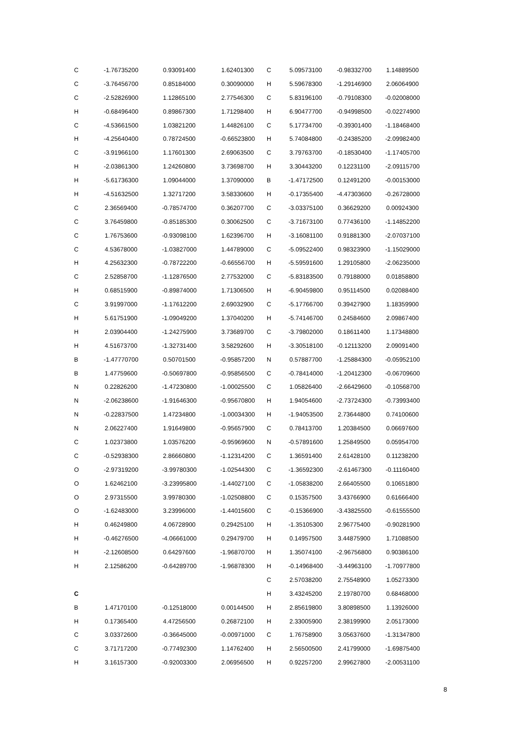| C | -1.76735200 | 0.93091400 | 1.62401300 |
| C | -3.76456700 | 0.85184000 | 0.30090000 |
| C | -2.52826900 | 1.12865100 | 2.77546300 |
| H | -0.68496400 | 0.89867300 | 1.71298400 |
| C | -4.53661500 | 1.03821200 | 1.44826100 |
| H | -4.25640400 | 0.78724500 | -0.66523800 |
| C | -3.91966100 | 1.17601300 | 2.69063500 |
| H | -2.03861300 | 1.24260800 | 3.73698700 |
| H | -5.61736300 | 1.09044000 | 1.37090000 |
| H | -4.51632500 | 1.32717200 | 3.58330600 |
| C | 2.36569400 | -0.78574700 | 0.36207700 |
| C | 3.76459800 | -0.85185300 | 0.30062500 |
| C | 1.76753600 | -0.93098100 | 1.62396700 |
| C | 4.53678000 | -1.03827000 | 1.44789000 |
| H | 4.25632300 | -0.78722200 | -0.66556700 |
| C | 2.52858700 | -1.12876500 | 2.77532000 |
| H | 0.68515900 | -0.89874000 | 1.71306500 |
| C | 3.91997000 | -1.17612200 | 2.69032900 |
| H | 5.61751900 | -1.09049200 | 1.37040200 |
| H | 2.03904400 | -1.24275900 | 3.73689700 |
| H | 4.51673700 | -1.32731400 | 3.58292600 |
| B | -1.47770700 | 0.50701500 | -0.95857200 |
| B | 1.47759600 | -0.50697800 | -0.95856500 |
| N | 0.22826200 | -1.47230800 | -1.00025500 |
| N | -2.06238600 | -1.91646300 | -0.95670800 |
| N | -0.22837500 | 1.47234800 | -1.00034300 |
| N | 2.06227400 | 1.91649800 | -0.95657900 |
| C | 1.02373800 | 1.03576200 | -0.95969600 |
| C | -0.52938300 | 2.86660800 | -1.12314200 |
| O | -2.97319200 | -3.99780300 | -1.02544300 |
| O | 1.62462100 | -3.23995800 | -1.44027100 |
| O | 2.97315500 | 3.99780300 | -1.02508800 |
| O | -1.62483000 | 3.23996000 | -1.44015600 |
| H | 0.46249800 | 4.06728900 | 0.29425100 |
| H | -0.46276500 | -4.06661000 | 0.29479700 |
| H | -2.12608500 | 0.64297600 | -1.96870700 |
| H | 2.12586200 | -0.64289700 | -1.96878300 |
| C | | | |
| B | 1.47170100 | -0.12518000 | 0.00144500 |
| H | 0.17365400 | 4.47256500 | 0.26872100 |
| C | 3.03372600 | -0.36645000 | -0.00971000 |
| C | 3.71717200 | -0.77492300 | 1.14762400 |
| H | 3.16157300 | -0.92003300 | 2.06956500 |
| C | 5.09573100 | -0.98332700 | 1.14889500 |
| H | 5.59678300 | -1.29146900 | 2.06064900 |
| C | 5.83196100 | -0.79108300 | -0.02008000 |
| H | 6.90477700 | -0.94998500 | -0.02274900 |
| C | 5.17734700 | -0.39301400 | -1.18468400 |
| H | 5.74084800 | -0.24385200 | -2.09982400 |
| C | 3.79763700 | -0.18530400 | -1.17405700 |
| H | 3.30443200 | 0.12231100 | -2.09115700 |
| B | -1.47172500 | 0.12491200 | -0.00153000 |
| H | -0.17355400 | -4.47303600 | -0.26728000 |
| C | -3.03375100 | 0.36629200 | 0.00924300 |
| C | -3.71673100 | 0.77436100 | -1.14852200 |
| H | -3.16081100 | 0.91881300 | -2.07037100 |
| C | -5.09522400 | 0.98323900 | -1.15029000 |
| H | -5.59591600 | 1.29105800 | -2.06235000 |
| C | -5.83183500 | 0.79188000 | 0.01858800 |
| H | -6.90459800 | 0.95114500 | 0.02088400 |
| C | -5.17766700 | 0.39427900 | 1.18359900 |
| H | -5.74146700 | 0.24584600 | 2.09867400 |
| C | -3.79802000 | 0.18611400 | 1.17348800 |
| H | -3.30518100 | -0.12113200 | 2.09091400 |
| N | 0.57887700 | -1.25884300 | -0.05952100 |
| C | -0.78414000 | -1.20412300 | -0.06709600 |
| C | 1.05826400 | -2.66429600 | -0.10568700 |
| H | 1.94054600 | -2.73724300 | -0.73993400 |
| H | -1.94053500 | 2.73644800 | 0.74100600 |
| C | 0.78413700 | 1.20384500 | 0.06697600 |
| N | -0.57891600 | 1.25849500 | 0.05954700 |
| C | 1.36591400 | 2.61428100 | 0.11238200 |
| C | -1.36592300 | -2.61467300 | -0.11160400 |
| C | -1.05838200 | 2.66405500 | 0.10651800 |
| C | 0.15357500 | 3.43766900 | 0.61666400 |
| C | -0.15366900 | -3.43825500 | -0.61555500 |
| H | -1.35105300 | 2.96775400 | -0.90281900 |
| H | 0.14957500 | 3.44875900 | 1.71088500 |
| H | 1.35074100 | -2.96756800 | 0.90386100 |
| H | -0.14968400 | -3.44963100 | -1.70977800 |
| C | 2.57038200 | 2.75548900 | 1.05273300 |
| H | 3.43245200 | 2.19780700 | 0.68468000 |
| H | 2.85619800 | 3.80898500 | 1.13926000 |
| H | 2.33005900 | 2.38199900 | 2.05173000 |
| C | 1.76758900 | 3.05637600 | -1.31347800 |
| H | 2.56500500 | 2.41799000 | -1.69875400 |
| H | 0.92257200 | 2.99627800 | -2.00531100 |
8